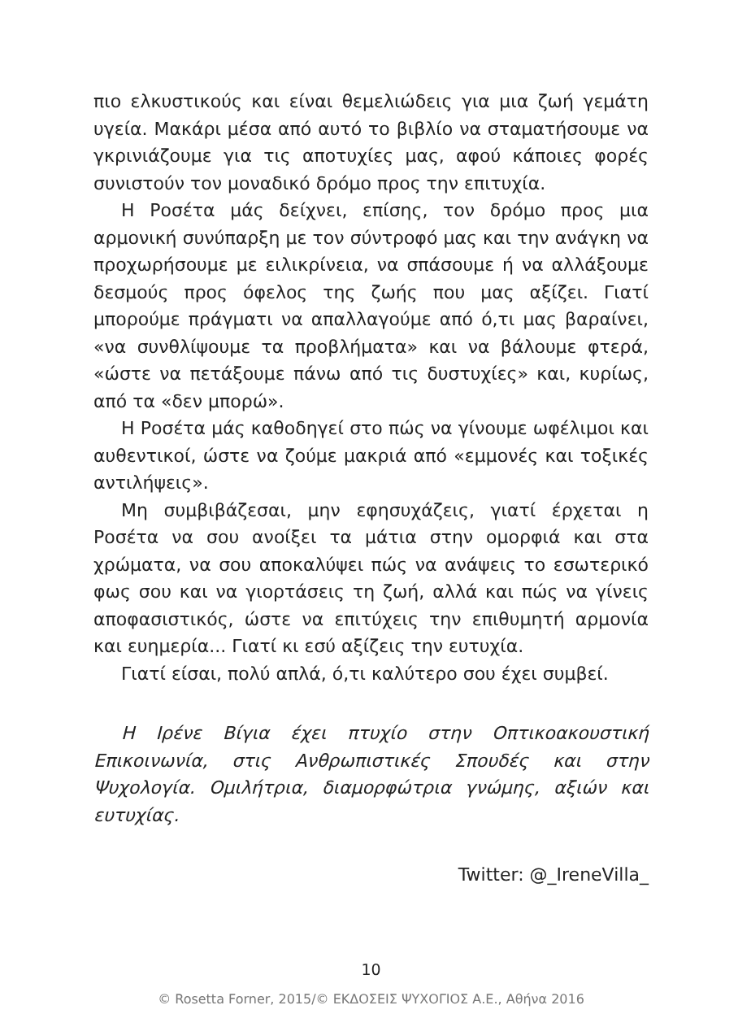πιο ελκυστικούς και είναι θεμελιώδεις για μια ζωή γεμάτη υγεία. Μακάρι μέσα από αυτό το βιβλίο να σταματήσουμε να γκρινιάζουμε για τις αποτυχίες μας, αφού κάποιες φορές συνιστούν τον μοναδικό δρόμο προς την επιτυχία.
Η Ροσέτα μάς δείχνει, επίσης, τον δρόμο προς μια αρμονική συνύπαρξη με τον σύντροφό μας και την ανάγκη να προχωρήσουμε με ειλικρίνεια, να σπάσουμε ή να αλλάξουμε δεσμούς προς όφελος της ζωής που μας αξίζει. Γιατί μπορούμε πράγματι να απαλλαγούμε από ό,τι μας βαραίνει, «να συνθλίψουμε τα προβλήματα» και να βάλουμε φτερά, «ώστε να πετάξουμε πάνω από τις δυστυχίες» και, κυρίως, από τα «δεν μπορώ».
Η Ροσέτα μάς καθοδηγεί στο πώς να γίνουμε ωφέλιμοι και αυθεντικοί, ώστε να ζούμε μακριά από «εμμονές και τοξικές αντιλήψεις».
Μη συμβιβάζεσαι, μην εφησυχάζεις, γιατί έρχεται η Ροσέτα να σου ανοίξει τα μάτια στην ομορφιά και στα χρώματα, να σου αποκαλύψει πώς να ανάψεις το εσωτερικό φως σου και να γιορτάσεις τη ζωή, αλλά και πώς να γίνεις αποφασιστικός, ώστε να επιτύχεις την επιθυμητή αρμονία και ευημερία... Γιατί κι εσύ αξίζεις την ευτυχία.
Γιατί είσαι, πολύ απλά, ό,τι καλύτερο σου έχει συμβεί.
Η Ιρένε Βίγια έχει πτυχίο στην Οπτικοακουστική Επικοινωνία, στις Ανθρωπιστικές Σπουδές και στην Ψυχολογία. Ομιλήτρια, διαμορφώτρια γνώμης, αξιών και ευτυχίας.
Twitter: @_IreneVilla_
10
© Rosetta Forner, 2015/© ΕΚΔΟΣΕΙΣ ΨΥΧΟΓΙΟΣ Α.Ε., Αθήνα 2016